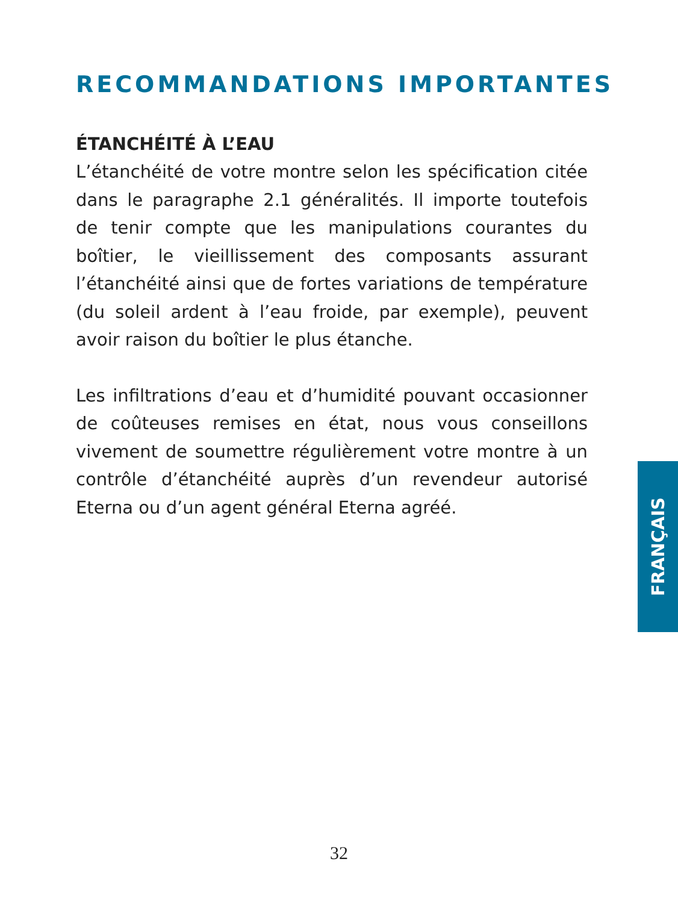RECOMMANDATIONS IMPORTANTES
ÉTANCHÉITÉ À L’EAU
L’étanchéité de votre montre selon les spécification citée dans le paragraphe 2.1 généralités. Il importe toutefois de tenir compte que les manipulations courantes du boîtier, le vieillissement des composants assurant l’étanchéité ainsi que de fortes variations de température (du soleil ardent à l’eau froide, par exemple), peuvent avoir raison du boîtier le plus étanche.
Les infiltrations d’eau et d’humidité pouvant occasionner de coûteuses remises en état, nous vous conseillons vivement de soumettre régulièrement votre montre à un contrôle d’étanchéité auprès d’un revendeur autorisé Eterna ou d’un agent général Eterna agréé.
FRANÇAIS
32